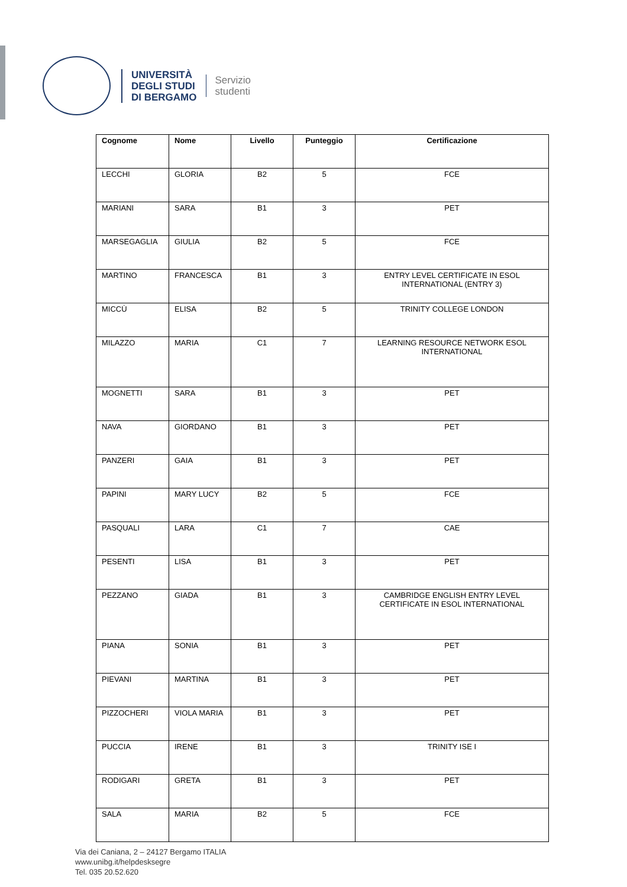UNIVERSITÀ
DEGLI STUDI
DI BERGAMO
Servizio
studenti
| Cognome | Nome | Livello | Punteggio | Certificazione |
| --- | --- | --- | --- | --- |
| LECCHI | GLORIA | B2 | 5 | FCE |
| MARIANI | SARA | B1 | 3 | PET |
| MARSEGAGLIA | GIULIA | B2 | 5 | FCE |
| MARTINO | FRANCESCA | B1 | 3 | ENTRY LEVEL CERTIFICATE IN ESOL INTERNATIONAL (ENTRY 3) |
| MICCÙ | ELISA | B2 | 5 | TRINITY COLLEGE LONDON |
| MILAZZO | MARIA | C1 | 7 | LEARNING RESOURCE NETWORK ESOL INTERNATIONAL |
| MOGNETTI | SARA | B1 | 3 | PET |
| NAVA | GIORDANO | B1 | 3 | PET |
| PANZERI | GAIA | B1 | 3 | PET |
| PAPINI | MARY LUCY | B2 | 5 | FCE |
| PASQUALI | LARA | C1 | 7 | CAE |
| PESENTI | LISA | B1 | 3 | PET |
| PEZZANO | GIADA | B1 | 3 | CAMBRIDGE ENGLISH ENTRY LEVEL CERTIFICATE IN ESOL INTERNATIONAL |
| PIANA | SONIA | B1 | 3 | PET |
| PIEVANI | MARTINA | B1 | 3 | PET |
| PIZZOCHERI | VIOLA MARIA | B1 | 3 | PET |
| PUCCIA | IRENE | B1 | 3 | TRINITY ISE I |
| RODIGARI | GRETA | B1 | 3 | PET |
| SALA | MARIA | B2 | 5 | FCE |
Via dei Caniana, 2 – 24127 Bergamo ITALIA
www.unibg.it/helpdesksegre
Tel. 035 20.52.620